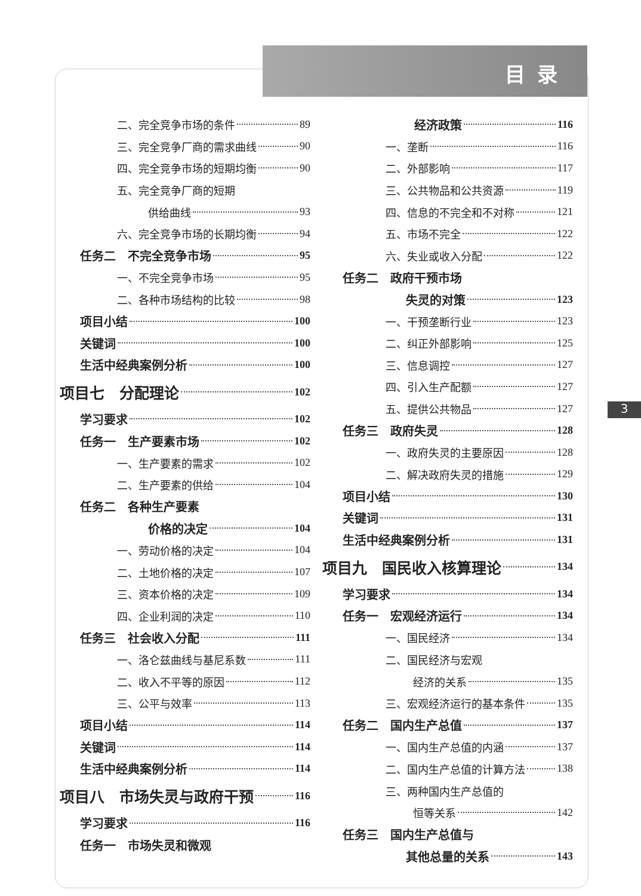目录
3
二、完全竞争市场的条件 89
三、完全竞争厂商的需求曲线 90
四、完全竞争市场的短期均衡 90
五、完全竞争厂商的短期
供给曲线 93
六、完全竞争市场的长期均衡 94
任务二　不完全竞争市场 95
一、不完全竞争市场 95
二、各种市场结构的比较 98
项目小结 100
关键词 100
生活中经典案例分析 100
项目七　分配理论 102
学习要求 102
任务一　生产要素市场 102
一、生产要素的需求 102
二、生产要素的供给 104
任务二　各种生产要素
价格的决定 104
一、劳动价格的决定 104
二、土地价格的决定 107
三、资本价格的决定 109
四、企业利润的决定 110
任务三　社会收入分配 111
一、洛仑兹曲线与基尼系数 111
二、收入不平等的原因 112
三、公平与效率 113
项目小结 114
关键词 114
生活中经典案例分析 114
项目八　市场失灵与政府干预 116
学习要求 116
任务一　市场失灵和微观
经济政策 116
一、垄断 116
二、外部影响 117
三、公共物品和公共资源 119
四、信息的不完全和不对称 121
五、市场不完全 122
六、失业或收入分配 122
任务二　政府干预市场
失灵的对策 123
一、干预垄断行业 123
二、纠正外部影响 125
三、信息调控 127
四、引入生产配额 127
五、提供公共物品 127
任务三　政府失灵 128
一、政府失灵的主要原因 128
二、解决政府失灵的措施 129
项目小结 130
关键词 131
生活中经典案例分析 131
项目九　国民收入核算理论 134
学习要求 134
任务一　宏观经济运行 134
一、国民经济 134
二、国民经济与宏观
经济的关系 135
三、宏观经济运行的基本条件 135
任务二　国内生产总值 137
一、国内生产总值的内涵 137
二、国内生产总值的计算方法 138
三、两种国内生产总值的
恒等关系 142
任务三　国内生产总值与
其他总量的关系 143